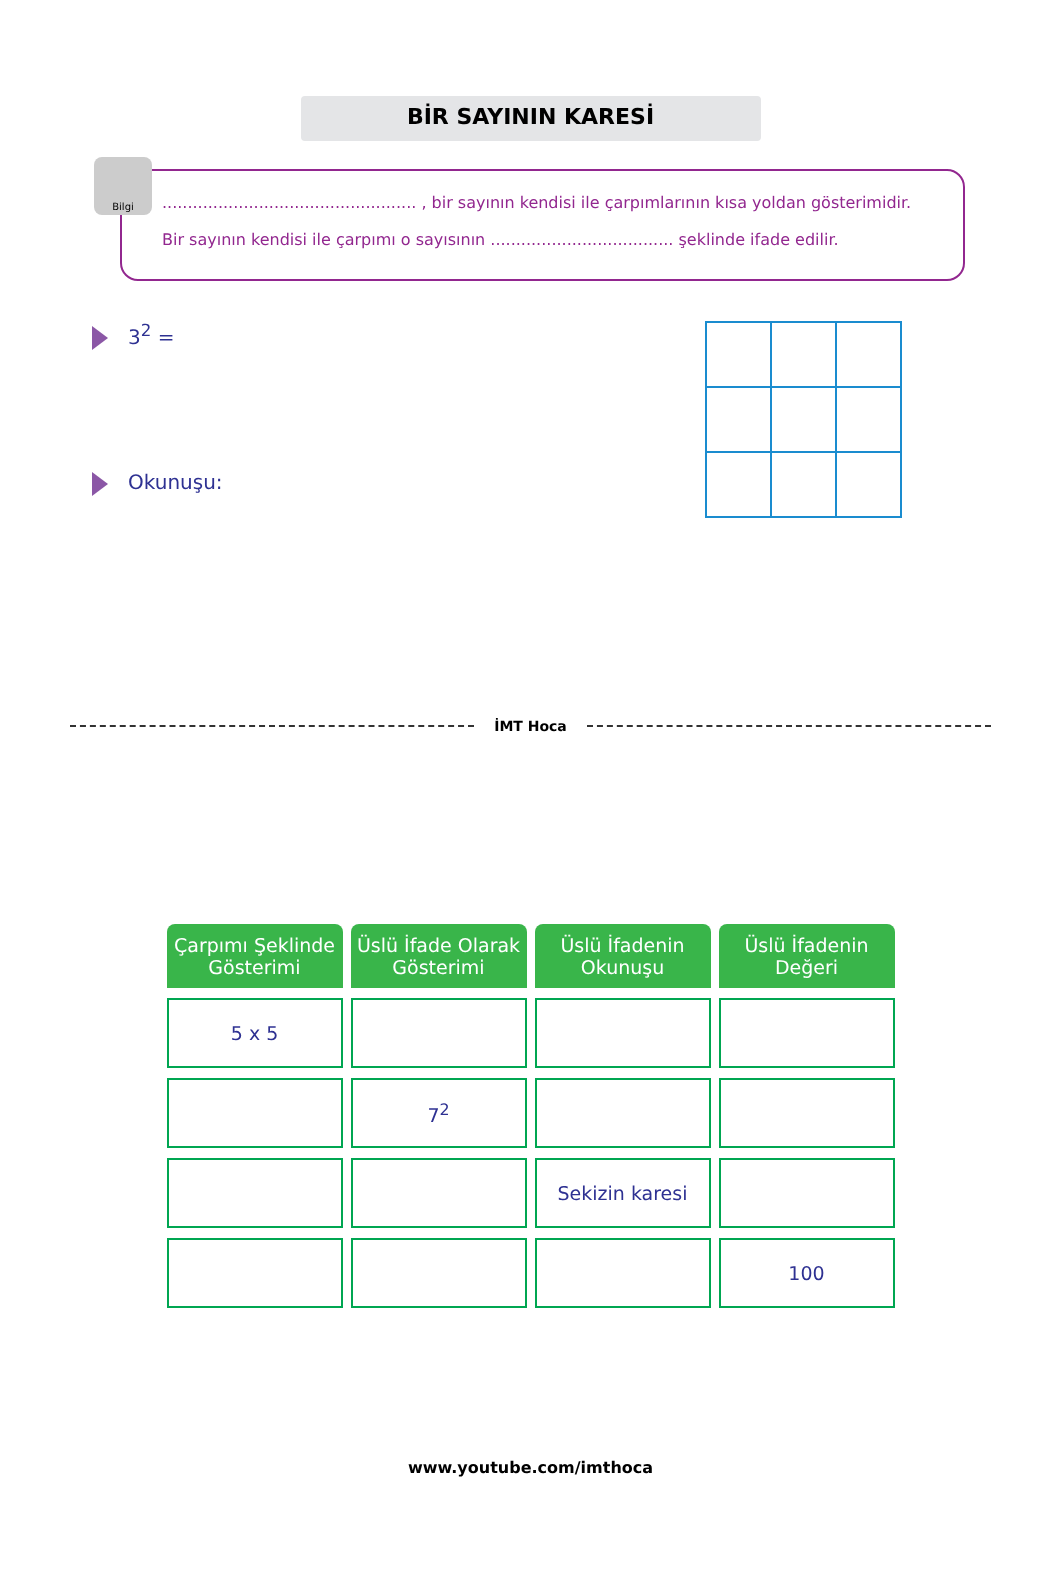BİR SAYININ KARESİ
Bilgi
.................................................. , bir sayının kendisi ile çarpımlarının kısa yoldan gösterimidir.
Bir sayının kendisi ile çarpımı o sayısının .................................... şeklinde ifade edilir.
3<sup>2</sup> =
Okunuşu:
İMT Hoca
| Çarpımı Şeklinde Gösterimi | Üslü İfade Olarak Gösterimi | Üslü İfadenin Okunuşu | Üslü İfadenin Değeri |
| --- | --- | --- | --- |
| 5 x 5 | | | |
| | 7<sup>2</sup> | | |
| | | Sekizin karesi | |
| | | | 100 |
www.youtube.com/imthoca